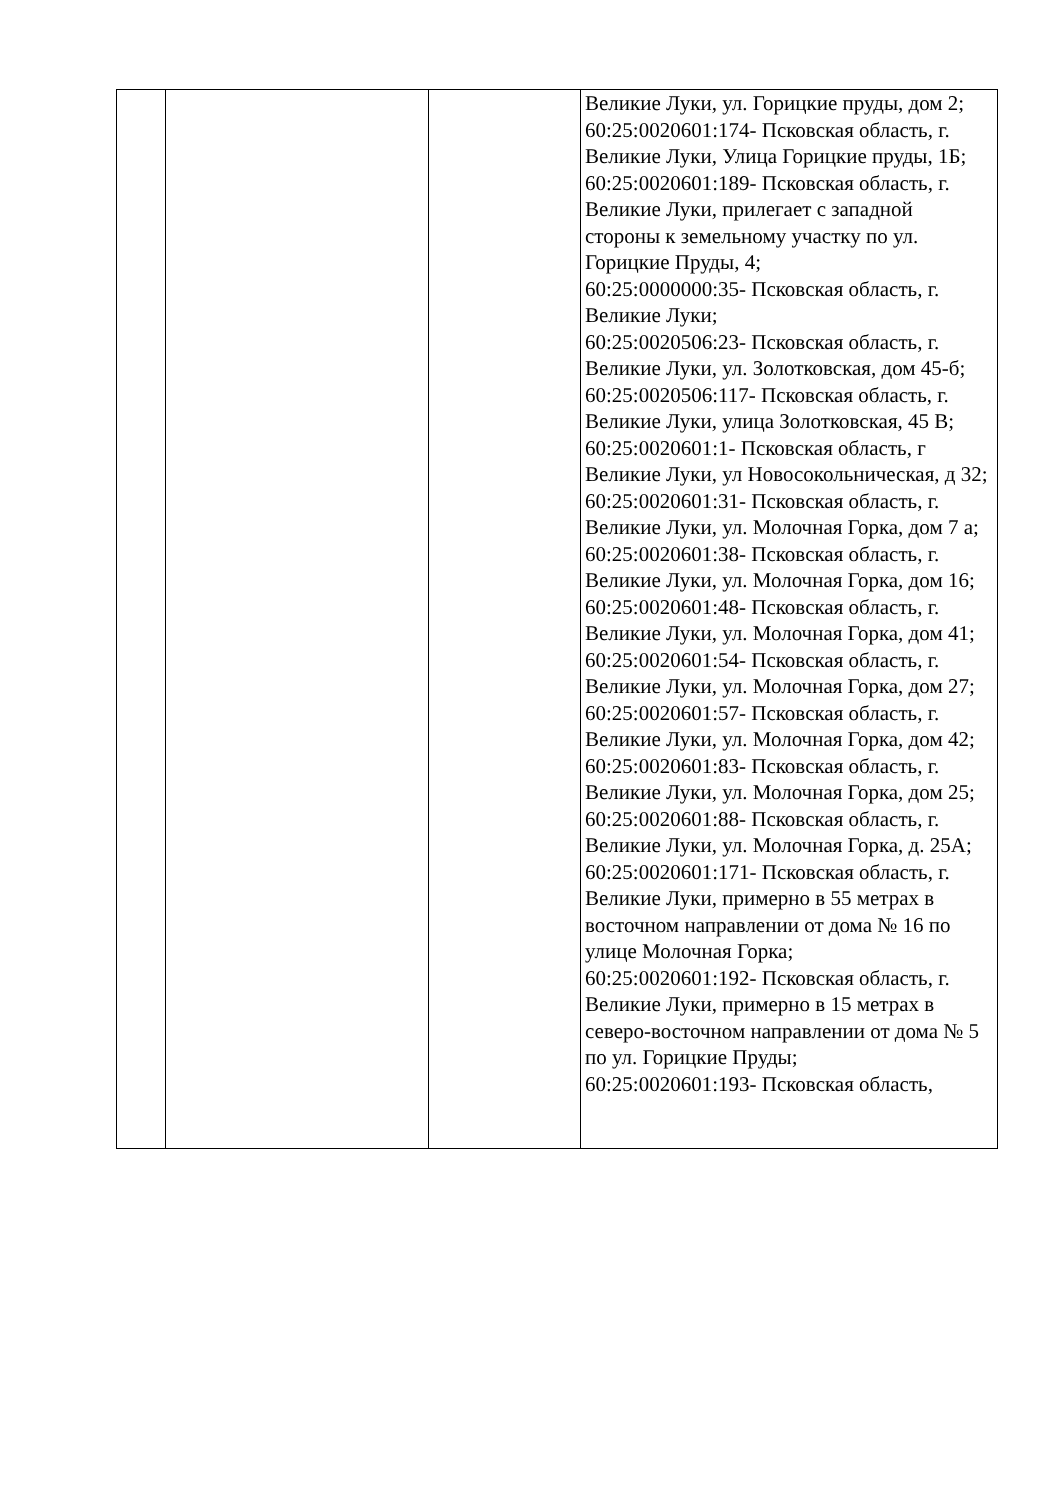| | | | Великие Луки, ул. Горицкие пруды, дом 2; 60:25:0020601:174- Псковская область, г. Великие Луки, Улица Горицкие пруды, 1Б; 60:25:0020601:189- Псковская область, г. Великие Луки, прилегает с западной стороны к земельному участку по ул. Горицкие Пруды, 4; 60:25:0000000:35- Псковская область, г. Великие Луки; 60:25:0020506:23- Псковская область, г. Великие Луки, ул. Золотковская, дом 45-б; 60:25:0020506:117- Псковская область, г. Великие Луки, улица Золотковская, 45 В; 60:25:0020601:1- Псковская область, г Великие Луки, ул Новосокольническая, д 32; 60:25:0020601:31- Псковская область, г. Великие Луки, ул. Молочная Горка, дом 7 а; 60:25:0020601:38- Псковская область, г. Великие Луки, ул. Молочная Горка, дом 16; 60:25:0020601:48- Псковская область, г. Великие Луки, ул. Молочная Горка, дом 41; 60:25:0020601:54- Псковская область, г. Великие Луки, ул. Молочная Горка, дом 27; 60:25:0020601:57- Псковская область, г. Великие Луки, ул. Молочная Горка, дом 42; 60:25:0020601:83- Псковская область, г. Великие Луки, ул. Молочная Горка, дом 25; 60:25:0020601:88- Псковская область, г. Великие Луки, ул. Молочная Горка, д. 25А; 60:25:0020601:171- Псковская область, г. Великие Луки, примерно в 55 метрах в восточном направлении от дома № 16 по улице Молочная Горка; 60:25:0020601:192- Псковская область, г. Великие Луки, примерно в 15 метрах в северо-восточном направлении от дома № 5 по ул. Горицкие Пруды; 60:25:0020601:193- Псковская область, |